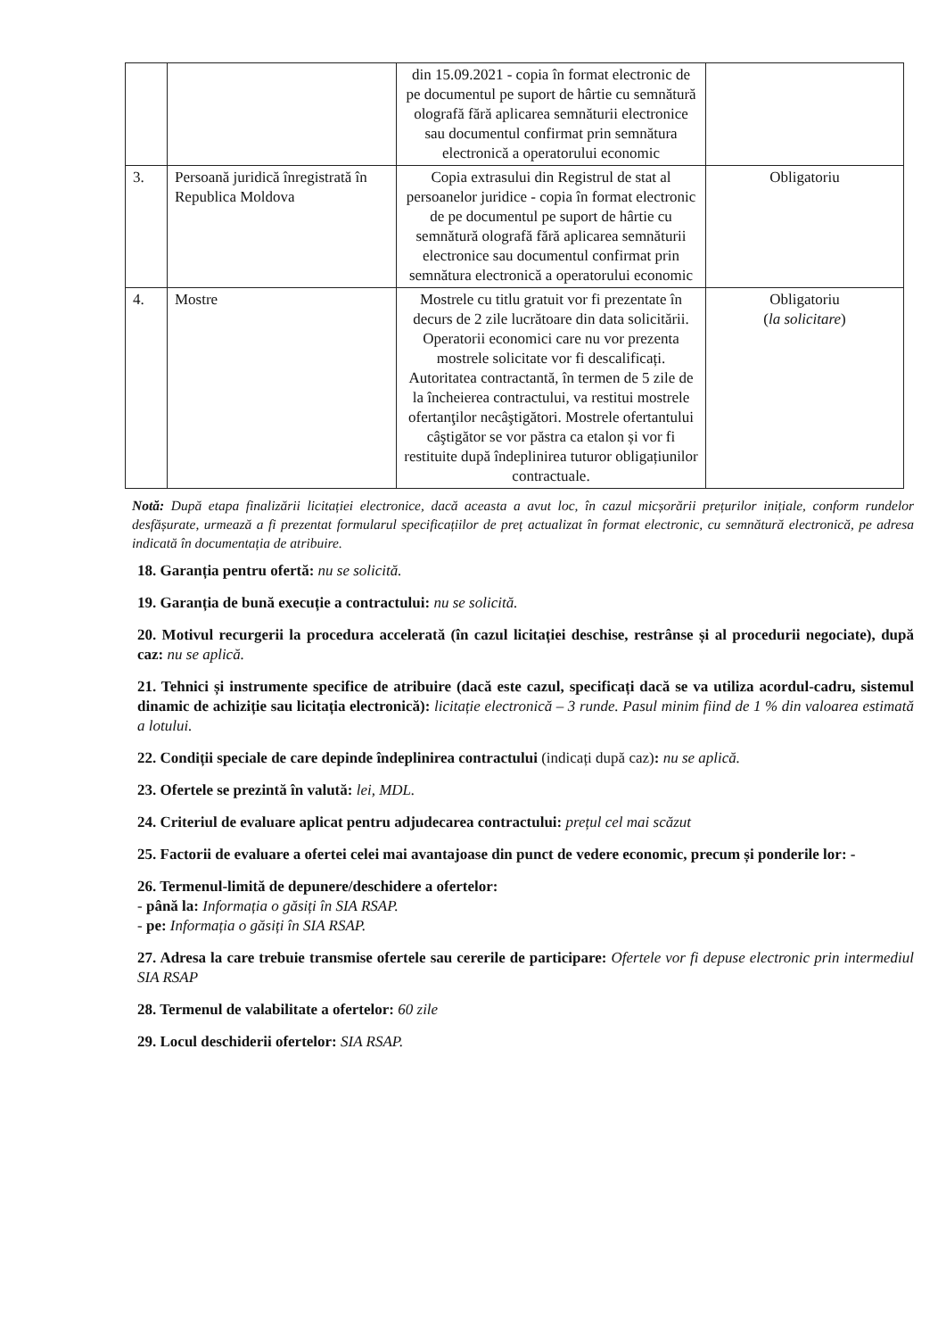| | | din 15.09.2021 - copia în format electronic de pe documentul pe suport de hârtie cu semnătură olografă fără aplicarea semnăturii electronice sau documentul confirmat prin semnătura electronică a operatorului economic | |
| 3. | Persoană juridică înregistrată în Republica Moldova | Copia extrasului din Registrul de stat al persoanelor juridice - copia în format electronic de pe documentul pe suport de hârtie cu semnătură olografă fără aplicarea semnăturii electronice sau documentul confirmat prin semnătura electronică a operatorului economic | Obligatoriu |
| 4. | Mostre | Mostrele cu titlu gratuit vor fi prezentate în decurs de 2 zile lucrătoare din data solicitării. Operatorii economici care nu vor prezenta mostrele solicitate vor fi descalificați. Autoritatea contractantă, în termen de 5 zile de la încheierea contractului, va restitui mostrele ofertanţilor necâştigători. Mostrele ofertantului câştigător se vor păstra ca etalon și vor fi restituite după îndeplinirea tuturor obligațiunilor contractuale. | Obligatoriu ( la solicitare ) |
Notă: După etapa finalizării licitației electronice, dacă aceasta a avut loc, în cazul micșorării prețurilor inițiale, conform rundelor desfășurate, urmează a fi prezentat formularul specificațiilor de preț actualizat în format electronic, cu semnătură electronică, pe adresa indicată în documentația de atribuire.
18. Garanția pentru ofertă: nu se solicită.
19. Garanția de bună execuție a contractului: nu se solicită.
20. Motivul recurgerii la procedura accelerată (în cazul licitației deschise, restrânse și al procedurii negociate), după caz: nu se aplică.
21. Tehnici și instrumente specifice de atribuire (dacă este cazul, specificați dacă se va utiliza acordul-cadru, sistemul dinamic de achiziție sau licitația electronică): licitație electronică – 3 runde. Pasul minim fiind de 1 % din valoarea estimată a lotului.
22. Condiții speciale de care depinde îndeplinirea contractului (indicați după caz): nu se aplică.
23. Ofertele se prezintă în valută: lei, MDL.
24. Criteriul de evaluare aplicat pentru adjudecarea contractului: prețul cel mai scăzut
25. Factorii de evaluare a ofertei celei mai avantajoase din punct de vedere economic, precum și ponderile lor: -
26. Termenul-limită de depunere/deschidere a ofertelor:
- până la: Informația o găsiți în SIA RSAP.
- pe: Informația o găsiți în SIA RSAP.
27. Adresa la care trebuie transmise ofertele sau cererile de participare: Ofertele vor fi depuse electronic prin intermediul SIA RSAP
28. Termenul de valabilitate a ofertelor: 60 zile
29. Locul deschiderii ofertelor: SIA RSAP.